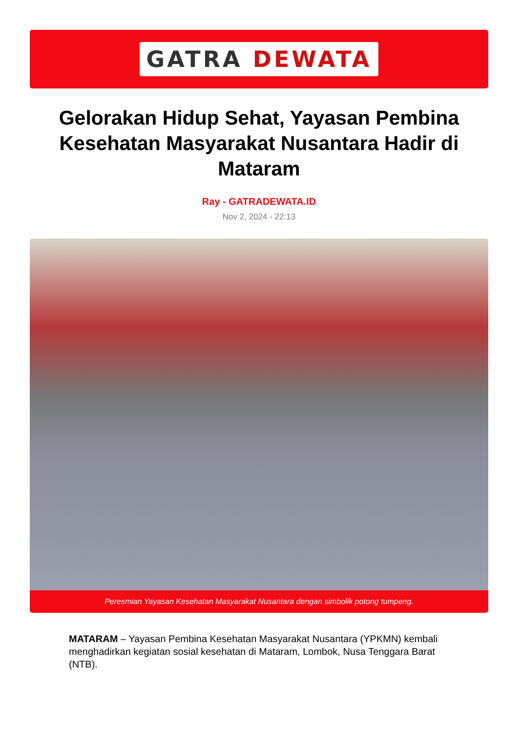GATRA DEWATA
Gelorakan Hidup Sehat, Yayasan Pembina Kesehatan Masyarakat Nusantara Hadir di Mataram
Ray - GATRADEWATA.ID
Nov 2, 2024 - 22:13
Peresmian Yayasan Kesehatan Masyarakat Nusantara dengan simbolik potong tumpeng.
MATARAM – Yayasan Pembina Kesehatan Masyarakat Nusantara (YPKMN) kembali menghadirkan kegiatan sosial kesehatan di Mataram, Lombok, Nusa Tenggara Barat (NTB).